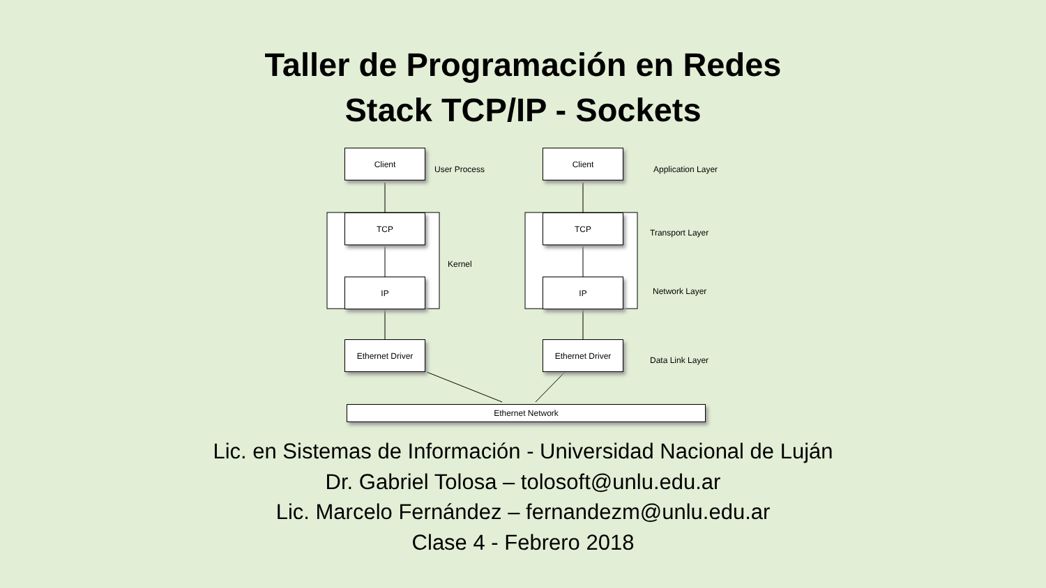Taller de Programación en Redes
Stack TCP/IP - Sockets
Client
User Process
Client
Application Layer
TCP
Transport Layer
TCP
Kernel
IP IP
Network Layer
Ethernet Driver Ethernet Driver
Data Link Layer
Ethernet Network
Lic. en Sistemas de Información - Universidad Nacional de Luján
Dr. Gabriel Tolosa – tolosoft@unlu.edu.ar
Lic. Marcelo Fernández – fernandezm@unlu.edu.ar
Clase 4 - Febrero 2018